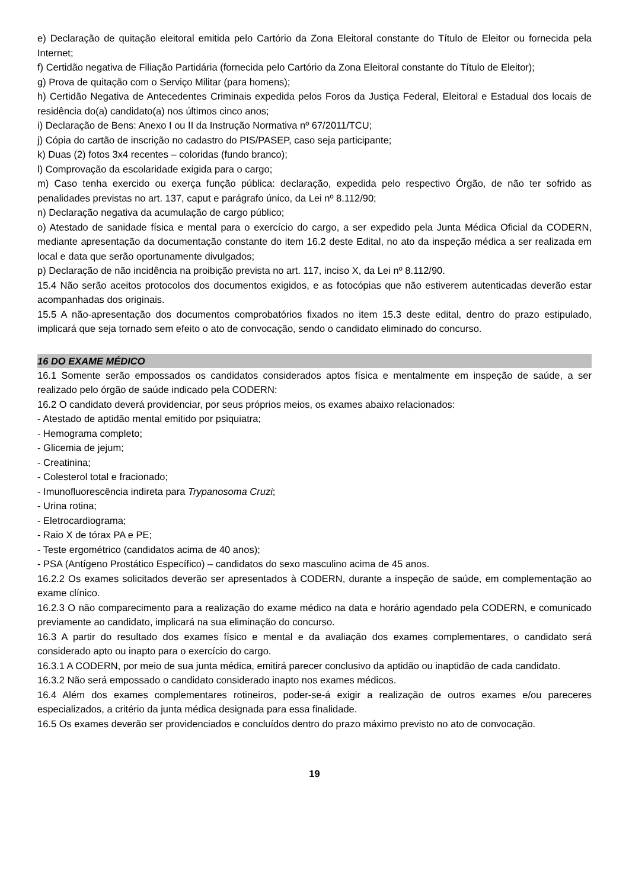e) Declaração de quitação eleitoral emitida pelo Cartório da Zona Eleitoral constante do Título de Eleitor ou fornecida pela Internet;
f) Certidão negativa de Filiação Partidária (fornecida pelo Cartório da Zona Eleitoral constante do Título de Eleitor);
g) Prova de quitação com o Serviço Militar (para homens);
h) Certidão Negativa de Antecedentes Criminais expedida pelos Foros da Justiça Federal, Eleitoral e Estadual dos locais de residência do(a) candidato(a) nos últimos cinco anos;
i) Declaração de Bens: Anexo I ou II da Instrução Normativa nº 67/2011/TCU;
j) Cópia do cartão de inscrição no cadastro do PIS/PASEP, caso seja participante;
k) Duas (2) fotos 3x4 recentes – coloridas (fundo branco);
l) Comprovação da escolaridade exigida para o cargo;
m) Caso tenha exercido ou exerça função pública: declaração, expedida pelo respectivo Órgão, de não ter sofrido as penalidades previstas no art. 137, caput e parágrafo único, da Lei nº 8.112/90;
n) Declaração negativa da acumulação de cargo público;
o) Atestado de sanidade física e mental para o exercício do cargo, a ser expedido pela Junta Médica Oficial da CODERN, mediante apresentação da documentação constante do item 16.2 deste Edital, no ato da inspeção médica a ser realizada em local e data que serão oportunamente divulgados;
p) Declaração de não incidência na proibição prevista no art. 117, inciso X, da Lei nº 8.112/90.
15.4 Não serão aceitos protocolos dos documentos exigidos, e as fotocópias que não estiverem autenticadas deverão estar acompanhadas dos originais.
15.5 A não-apresentação dos documentos comprobatórios fixados no item 15.3 deste edital, dentro do prazo estipulado, implicará que seja tornado sem efeito o ato de convocação, sendo o candidato eliminado do concurso.
16 DO EXAME MÉDICO
16.1 Somente serão empossados os candidatos considerados aptos física e mentalmente em inspeção de saúde, a ser realizado pelo órgão de saúde indicado pela CODERN:
16.2 O candidato deverá providenciar, por seus próprios meios, os exames abaixo relacionados:
- Atestado de aptidão mental emitido por psiquiatra;
- Hemograma completo;
- Glicemia de jejum;
- Creatinina;
- Colesterol total e fracionado;
- Imunofluorescência indireta para Trypanosoma Cruzi;
- Urina rotina;
- Eletrocardiograma;
- Raio X de tórax PA e PE;
- Teste ergométrico (candidatos acima de 40 anos);
- PSA (Antígeno Prostático Específico) – candidatos do sexo masculino acima de 45 anos.
16.2.2 Os exames solicitados deverão ser apresentados à CODERN, durante a inspeção de saúde, em complementação ao exame clínico.
16.2.3 O não comparecimento para a realização do exame médico na data e horário agendado pela CODERN, e comunicado previamente ao candidato, implicará na sua eliminação do concurso.
16.3 A partir do resultado dos exames físico e mental e da avaliação dos exames complementares, o candidato será considerado apto ou inapto para o exercício do cargo.
16.3.1 A CODERN, por meio de sua junta médica, emitirá parecer conclusivo da aptidão ou inaptidão de cada candidato.
16.3.2 Não será empossado o candidato considerado inapto nos exames médicos.
16.4 Além dos exames complementares rotineiros, poder-se-á exigir a realização de outros exames e/ou pareceres especializados, a critério da junta médica designada para essa finalidade.
16.5 Os exames deverão ser providenciados e concluídos dentro do prazo máximo previsto no ato de convocação.
19